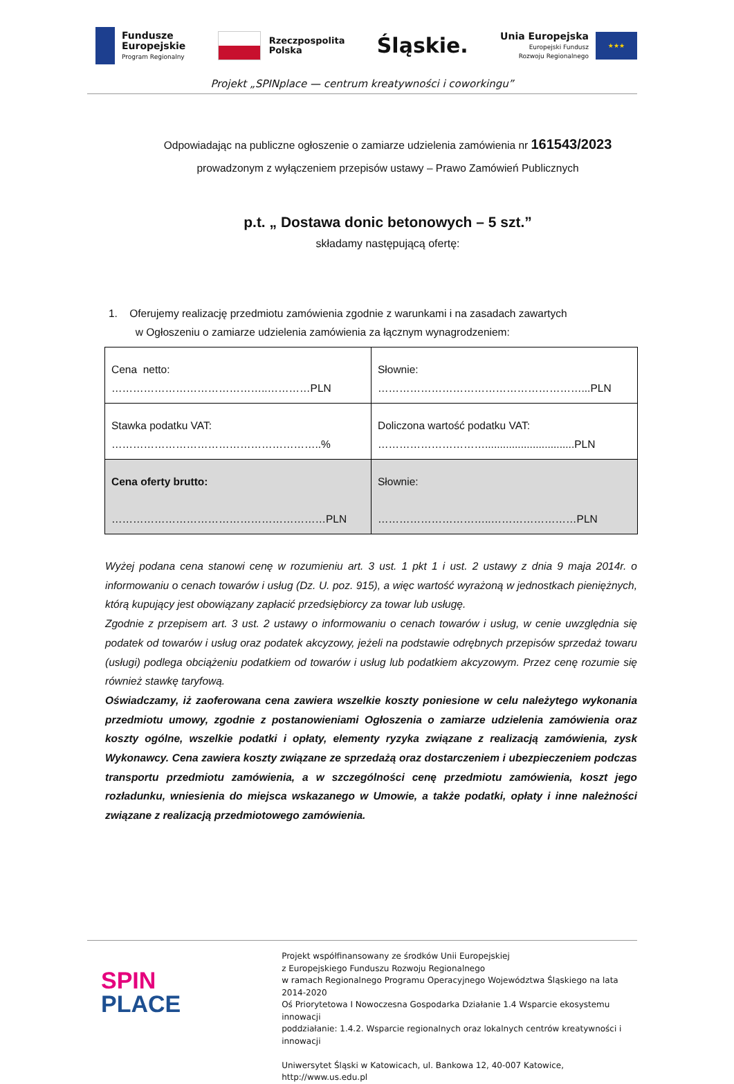Fundusze
Europejskie
Program Regionalny
Rzeczpospolita
Polska
Śląskie.
Unia Europejska
Europejski Fundusz
Rozwoju Regionalnego
★★★
Projekt „SPINplace — centrum kreatywności i coworkingu”
Odpowiadając na publiczne ogłoszenie o zamiarze udzielenia zamówienia nr 161543/2023
prowadzonym z wyłączeniem przepisów ustawy – Prawo Zamówień Publicznych
p.t. „ Dostawa donic betonowych – 5 szt.”
składamy następującą ofertę:
1. Oferujemy realizację przedmiotu zamówienia zgodnie z warunkami i na zasadach zawartych
w Ogłoszeniu o zamiarze udzielenia zamówienia za łącznym wynagrodzeniem:
| Cena netto: ……………………………………..…………PLN | Słownie: …………………………………………………...PLN |
| Stawka podatku VAT: …………………………………………………..% | Doliczona wartość podatku VAT: …………………………..............................PLN |
| Cena oferty brutto: ……………………………………………………PLN | Słownie: …………………………..……………………PLN |
Wyżej podana cena stanowi cenę w rozumieniu art. 3 ust. 1 pkt 1 i ust. 2 ustawy z dnia 9 maja 2014r. o informowaniu o cenach towarów i usług (Dz. U. poz. 915), a więc wartość wyrażoną w jednostkach pieniężnych, którą kupujący jest obowiązany zapłacić przedsiębiorcy za towar lub usługę.
Zgodnie z przepisem art. 3 ust. 2 ustawy o informowaniu o cenach towarów i usług, w cenie uwzględnia się podatek od towarów i usług oraz podatek akcyzowy, jeżeli na podstawie odrębnych przepisów sprzedaż towaru (usługi) podlega obciążeniu podatkiem od towarów i usług lub podatkiem akcyzowym. Przez cenę rozumie się również stawkę taryfową.
Oświadczamy, iż zaoferowana cena zawiera wszelkie koszty poniesione w celu należytego wykonania przedmiotu umowy, zgodnie z postanowieniami Ogłoszenia o zamiarze udzielenia zamówienia oraz koszty ogólne, wszelkie podatki i opłaty, elementy ryzyka związane z realizacją zamówienia, zysk Wykonawcy. Cena zawiera koszty związane ze sprzedażą oraz dostarczeniem i ubezpieczeniem podczas transportu przedmiotu zamówienia, a w szczególności cenę przedmiotu zamówienia, koszt jego rozładunku, wniesienia do miejsca wskazanego w Umowie, a także podatki, opłaty i inne należności związane z realizacją przedmiotowego zamówienia.
SPIN
PLACE
Projekt współfinansowany ze środków Unii Europejskiej
z Europejskiego Funduszu Rozwoju Regionalnego
w ramach Regionalnego Programu Operacyjnego Województwa Śląskiego na lata 2014-2020
Oś Priorytetowa I Nowoczesna Gospodarka Działanie 1.4 Wsparcie ekosystemu innowacji
poddziałanie: 1.4.2. Wsparcie regionalnych oraz lokalnych centrów kreatywności i innowacji
Uniwersytet Śląski w Katowicach, ul. Bankowa 12, 40-007 Katowice, http://www.us.edu.pl